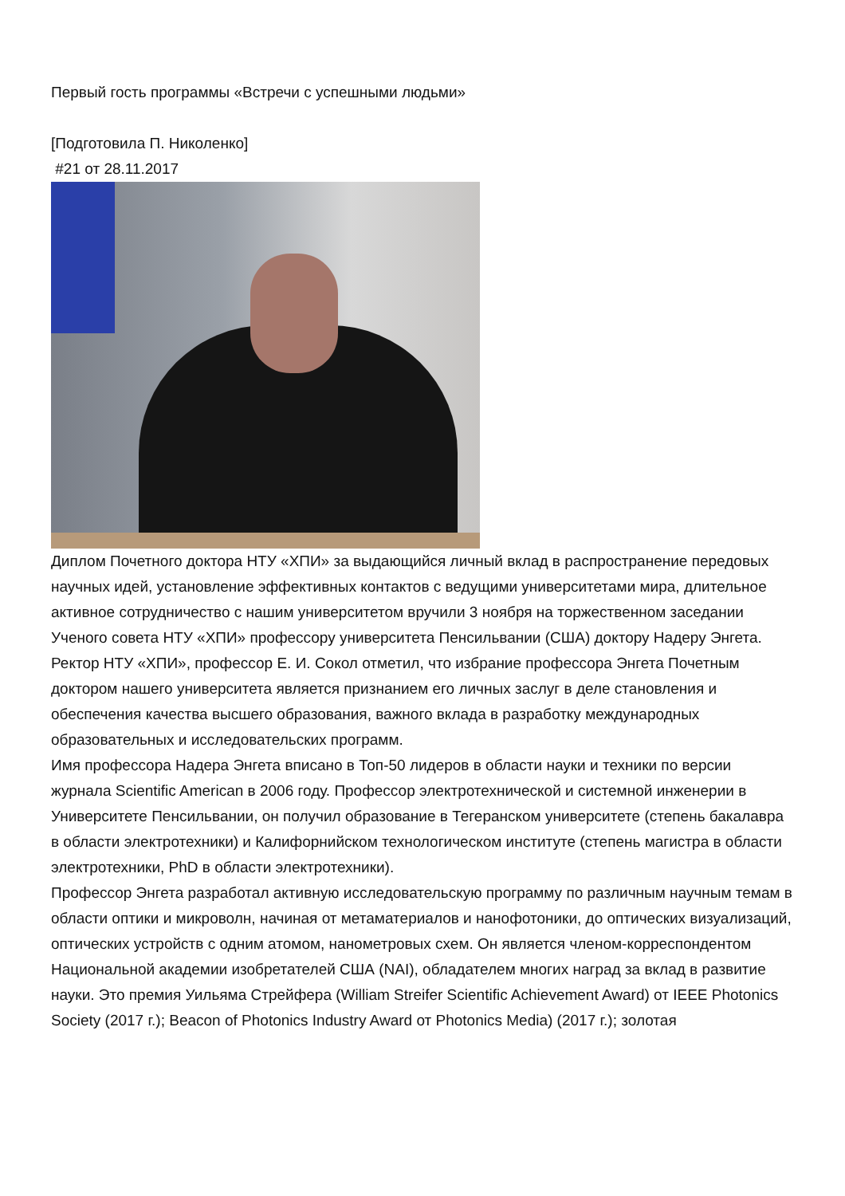Первый гость программы «Встречи с успешными людьми»
[Подготовила П. Николенко]
#21 от 28.11.2017
Диплом Почетного доктора НТУ «ХПИ» за выдающийся личный вклад в распространение передовых научных идей, установление эффективных контактов с ведущими университетами мира, длительное активное сотрудничество с нашим университетом вручили 3 ноября на торжественном заседании Ученого совета НТУ «ХПИ» профессору университета Пенсильвании (США) доктору Надеру Энгета.
Ректор НТУ «ХПИ», профессор Е. И. Сокол отметил, что избрание профессора Энгета Почетным доктором нашего университета является признанием его личных заслуг в деле становления и обеспечения качества высшего образования, важного вклада в разработку международных образовательных и исследовательских программ.
Имя профессора Надера Энгета вписано в Топ-50 лидеров в области науки и техники по версии журнала Scientific American в 2006 году. Профессор электротехнической и системной инженерии в Университете Пенсильвании, он получил образование в Тегеранском университете (степень бакалавра в области электротехники) и Калифорнийском технологическом институте (степень магистра в области электротехники, PhD в области электротехники).
Профессор Энгета разработал активную исследовательскую программу по различным научным темам в области оптики и микроволн, начиная от метаматериалов и нанофотоники, до оптических визуализаций, оптических устройств с одним атомом, нанометровых схем. Он является членом-корреспондентом Национальной академии изобретателей США (NAI), обладателем многих наград за вклад в развитие науки. Это премия Уильяма Стрейфера (William Streifer Scientific Achievement Award) от IEEE Photonics Society (2017 г.); Beacon of Photonics Industry Award от Photonics Media) (2017 г.); золотая